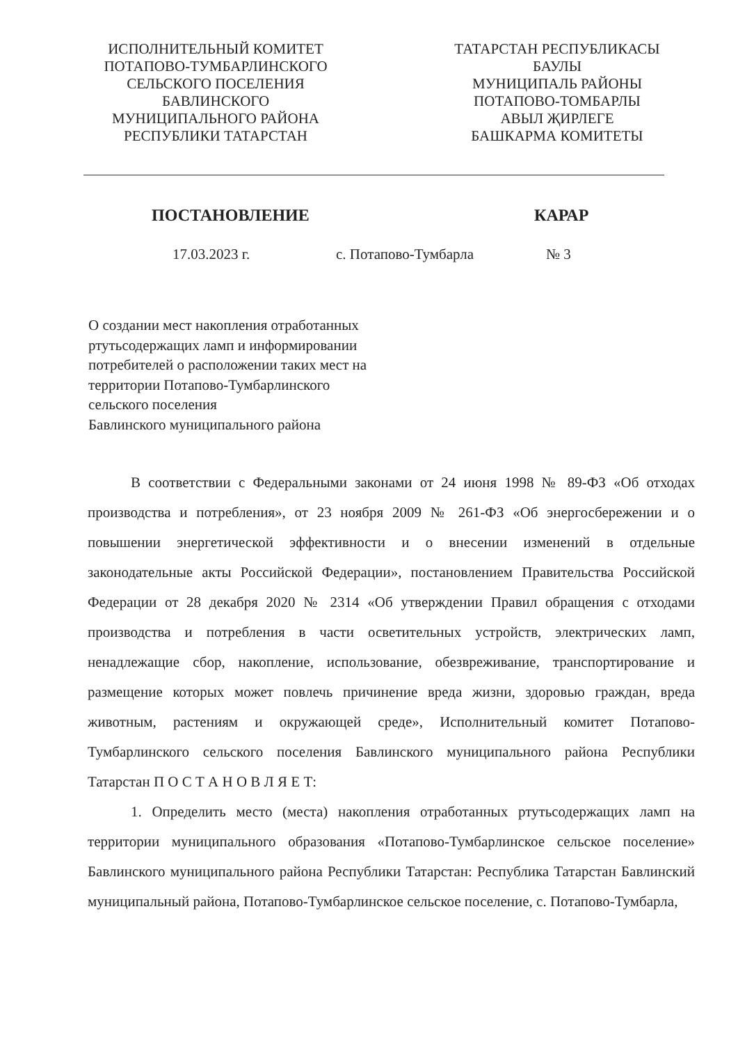ИСПОЛНИТЕЛЬНЫЙ КОМИТЕТ
ПОТАПОВО-ТУМБАРЛИНСКОГО
СЕЛЬСКОГО ПОСЕЛЕНИЯ
БАВЛИНСКОГО
МУНИЦИПАЛЬНОГО РАЙОНА
РЕСПУБЛИКИ ТАТАРСТАН
ТАТАРСТАН РЕСПУБЛИКАСЫ
БАУЛЫ
МУНИЦИПАЛЬ РАЙОНЫ
ПОТАПОВО-ТОМБАРЛЫ
АВЫЛ ҖИРЛЕГЕ
БАШКАРМА КОМИТЕТЫ
ПОСТАНОВЛЕНИЕ КАРАР
17.03.2023 г. с. Потапово-Тумбарла № 3
О создании мест накопления отработанных ртутьсодержащих ламп и информировании потребителей о расположении таких мест на территории Потапово-Тумбарлинского
сельского поселения
Бавлинского муниципального района
В соответствии с Федеральными законами от 24 июня 1998 № 89-ФЗ «Об отходах производства и потребления», от 23 ноября 2009 № 261-ФЗ «Об энергосбережении и о повышении энергетической эффективности и о внесении изменений в отдельные законодательные акты Российской Федерации», постановлением Правительства Российской Федерации от 28 декабря 2020 № 2314 «Об утверждении Правил обращения с отходами производства и потребления в части осветительных устройств, электрических ламп, ненадлежащие сбор, накопление, использование, обезвреживание, транспортирование и размещение которых может повлечь причинение вреда жизни, здоровью граждан, вреда животным, растениям и окружающей среде», Исполнительный комитет Потапово-Тумбарлинского сельского поселения Бавлинского муниципального района Республики Татарстан П О С Т А Н О В Л Я Е Т:
1. Определить место (места) накопления отработанных ртутьсодержащих ламп на территории муниципального образования «Потапово-Тумбарлинское сельское поселение» Бавлинского муниципального района Республики Татарстан: Республика Татарстан Бавлинский муниципальный района, Потапово-Тумбарлинское сельское поселение, с. Потапово-Тумбарла,